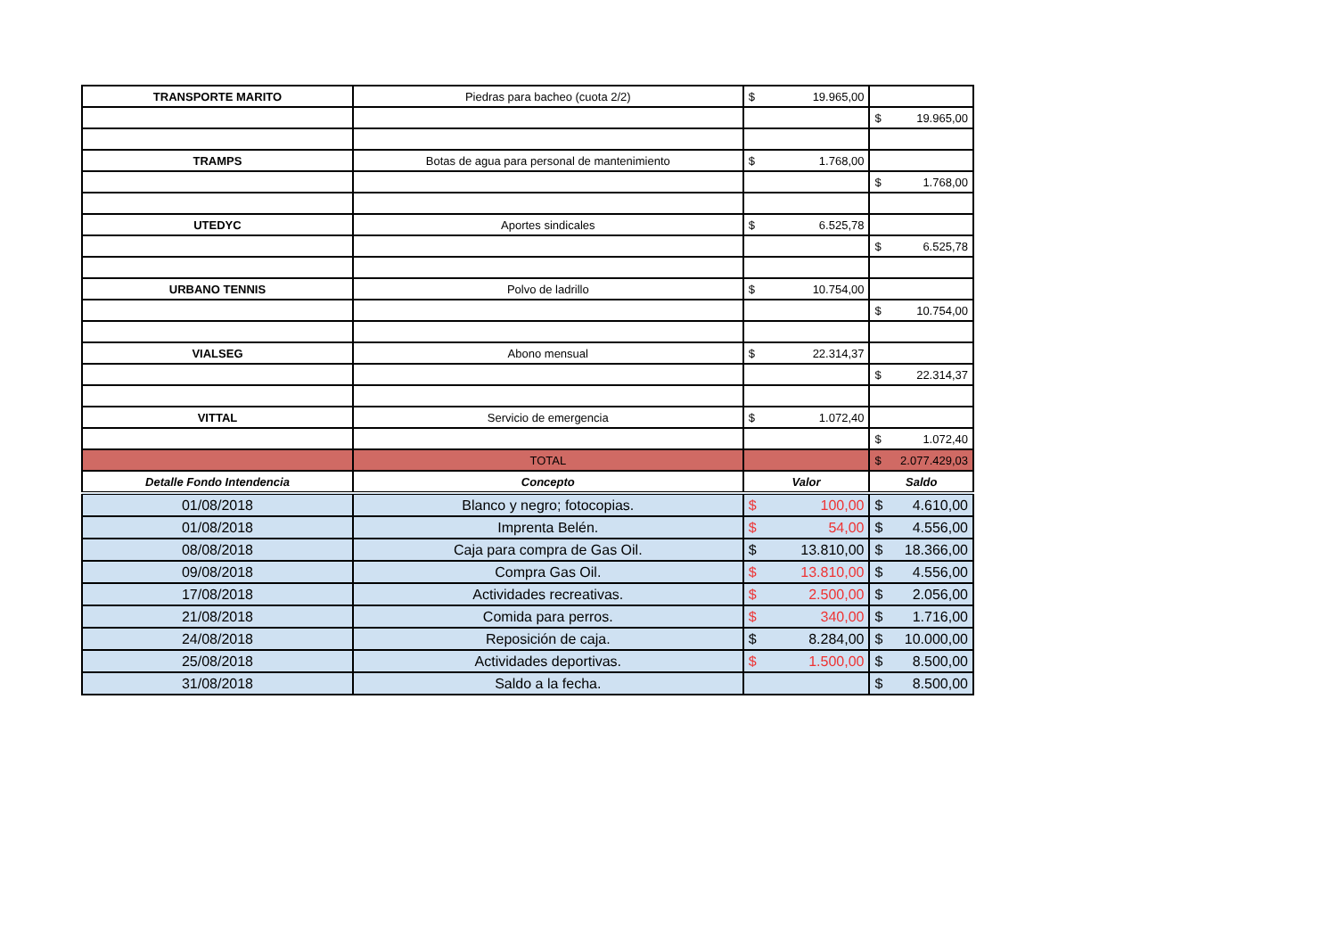| TRANSPORTE MARITO | Piedras para bacheo (cuota 2/2) | $ 19.965,00 | |
| | | | $ 19.965,00 |
| TRAMPS | Botas de agua para personal de mantenimiento | $ 1.768,00 | |
| | | | $ 1.768,00 |
| UTEDYC | Aportes sindicales | $ 6.525,78 | |
| | | | $ 6.525,78 |
| URBANO TENNIS | Polvo de ladrillo | $ 10.754,00 | |
| | | | $ 10.754,00 |
| VIALSEG | Abono mensual | $ 22.314,37 | |
| | | | $ 22.314,37 |
| VITTAL | Servicio de emergencia | $ 1.072,40 | |
| | | | $ 1.072,40 |
| | TOTAL | | $ 2.077.429,03 |
| Detalle Fondo Intendencia | Concepto | Valor | Saldo |
| 01/08/2018 | Blanco y negro; fotocopias. | $ 100,00 | $ 4.610,00 |
| 01/08/2018 | Imprenta Belén. | $ 54,00 | $ 4.556,00 |
| 08/08/2018 | Caja para compra de Gas Oil. | $ 13.810,00 | $ 18.366,00 |
| 09/08/2018 | Compra Gas Oil. | $ 13.810,00 | $ 4.556,00 |
| 17/08/2018 | Actividades recreativas. | $ 2.500,00 | $ 2.056,00 |
| 21/08/2018 | Comida para perros. | $ 340,00 | $ 1.716,00 |
| 24/08/2018 | Reposición de caja. | $ 8.284,00 | $ 10.000,00 |
| 25/08/2018 | Actividades deportivas. | $ 1.500,00 | $ 8.500,00 |
| 31/08/2018 | Saldo a la fecha. | | $ 8.500,00 |